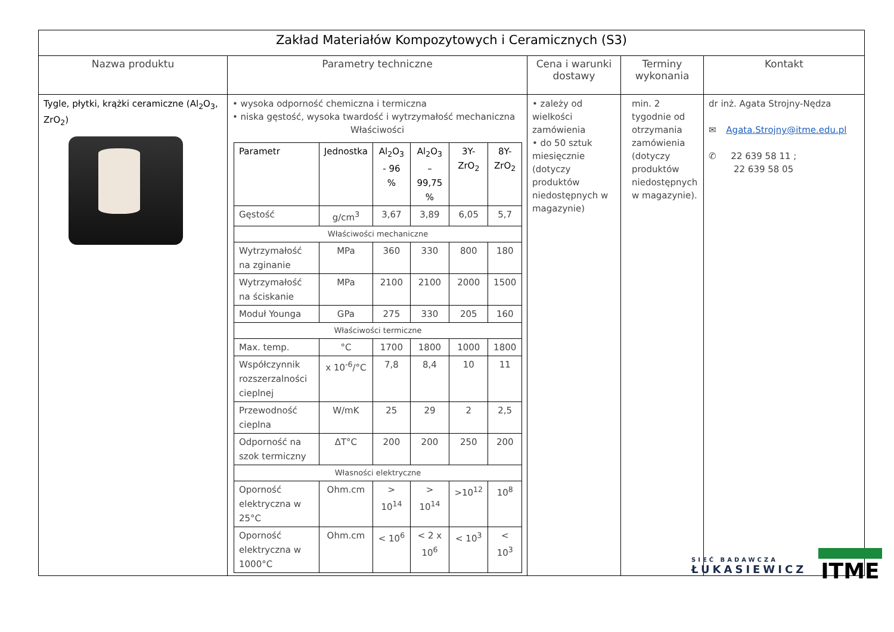| Zakład Materiałów Kompozytowych i Ceramicznych (S3) | | | | |
| --- | --- | --- | --- | --- |
| Nazwa produktu | Parametry techniczne | Cena i warunki dostawy | Terminy wykonania | Kontakt |
| Tygle, płytki, krążki ceramiczne (Al<sub>2</sub>O<sub>3</sub>, ZrO<sub>2</sub>) | • wysoka odporność chemiczna i termiczna • niska gęstość, wysoka twardość i wytrzymałość mechaniczna Właściwości / Parametr / Jednostka / Al<sub>2</sub>O<sub>3</sub> - 96 % / Al<sub>2</sub>O<sub>3</sub> – 99,75 % / 3Y-ZrO<sub>2</sub> / 8Y-ZrO<sub>2</sub> / / --- / --- / --- / --- / --- / --- / / Gęstość / g/cm<sup>3</sup> / 3,67 / 3,89 / 6,05 / 5,7 / / Właściwości mechaniczne / / / / / / / Wytrzymałość na zginanie / MPa / 360 / 330 / 800 / 180 / / Wytrzymałość na ściskanie / MPa / 2100 / 2100 / 2000 / 1500 / / Moduł Younga / GPa / 275 / 330 / 205 / 160 / / Właściwości termiczne / / / / / / / Max. temp. / °C / 1700 / 1800 / 1000 / 1800 / / Współczynnik rozszerzalności cieplnej / x 10<sup>-6</sup>/°C / 7,8 / 8,4 / 10 / 11 / / Przewodność cieplna / W/mK / 25 / 29 / 2 / 2,5 / / Odporność na szok termiczny / ΔT°C / 200 / 200 / 250 / 200 / / Własności elektryczne / / / / / / / Oporność elektryczna w 25°C / Ohm.cm / > 10<sup>14</sup> / > 10<sup>14</sup> / >10<sup>12</sup> / 10<sup>8</sup> / / Oporność elektryczna w 1000°C / Ohm.cm / < 10<sup>6</sup> / < 2 x 10<sup>6</sup> / < 10<sup>3</sup> / < 10<sup>3</sup> / | • zależy od wielkości zamówienia • do 50 sztuk miesięcznie (dotyczy produktów niedostępnych w magazynie) | min. 2 tygodnie od otrzymania zamówienia (dotyczy produktów niedostępnych w magazynie). | dr inż. Agata Strojny-Nędza ✉ Agata.Strojny@itme.edu.pl ✆ 22 639 58 11 ; 22 639 58 05 |
SIEĆ BADAWCZA
ŁUKASIEWICZ
ITME